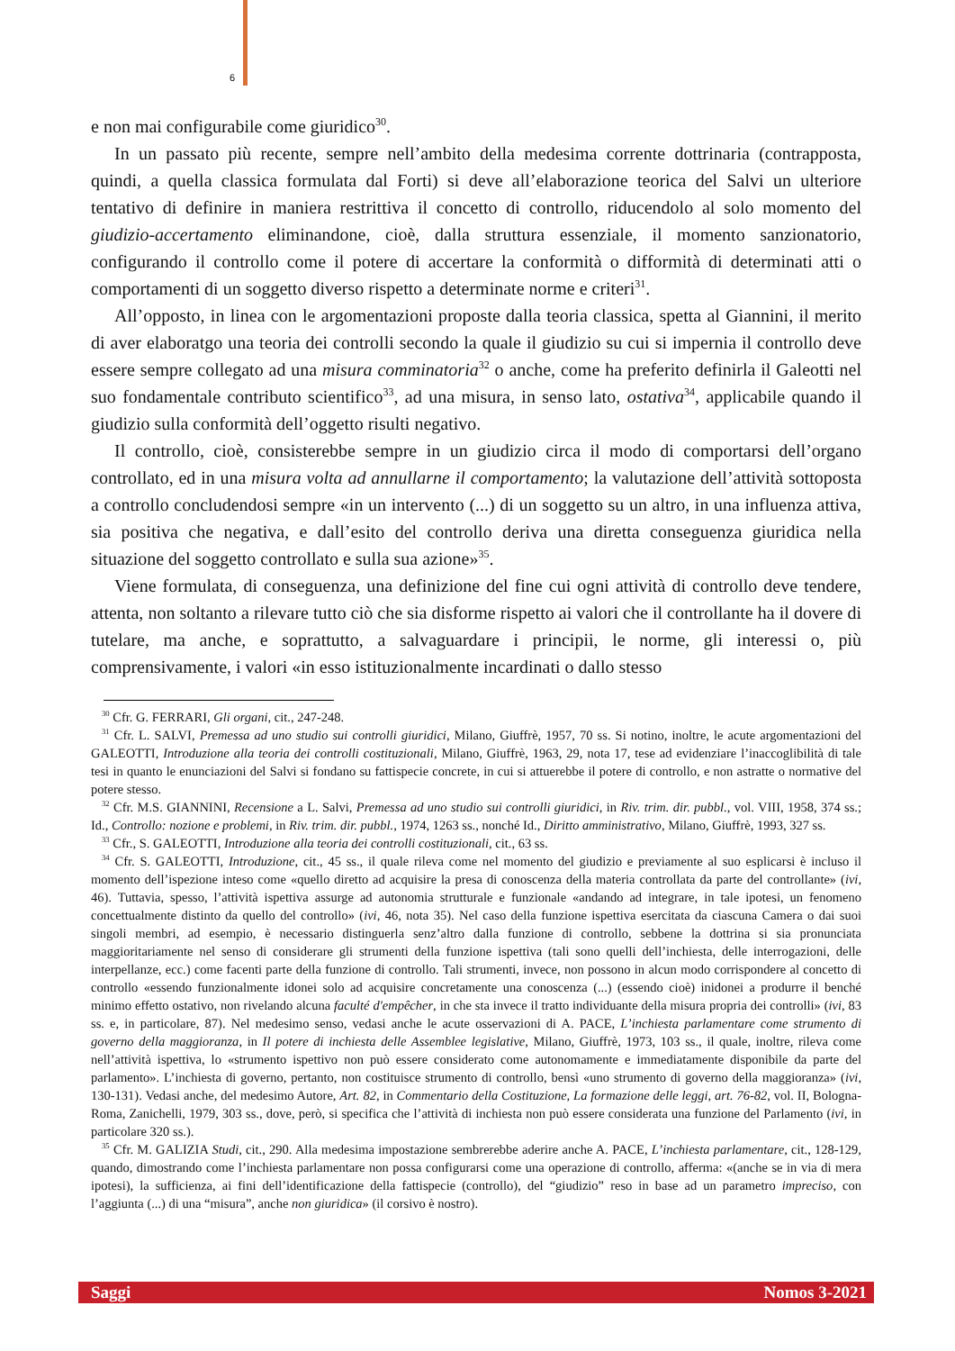6
e non mai configurabile come giuridico<sup>30</sup>.
In un passato più recente, sempre nell’ambito della medesima corrente dottrinaria (contrapposta, quindi, a quella classica formulata dal Forti) si deve all’elaborazione teorica del Salvi un ulteriore tentativo di definire in maniera restrittiva il concetto di controllo, riducendolo al solo momento del giudizio-accertamento eliminandone, cioè, dalla struttura essenziale, il momento sanzionatorio, configurando il controllo come il potere di accertare la conformità o difformità di determinati atti o comportamenti di un soggetto diverso rispetto a determinate norme e criteri<sup>31</sup>.
All’opposto, in linea con le argomentazioni proposte dalla teoria classica, spetta al Giannini, il merito di aver elaboratgo una teoria dei controlli secondo la quale il giudizio su cui si impernia il controllo deve essere sempre collegato ad una misura comminatoria<sup>32</sup> o anche, come ha preferito definirla il Galeotti nel suo fondamentale contributo scientifico<sup>33</sup>, ad una misura, in senso lato, ostativa<sup>34</sup>, applicabile quando il giudizio sulla conformità dell’oggetto risulti negativo.
Il controllo, cioè, consisterebbe sempre in un giudizio circa il modo di comportarsi dell’organo controllato, ed in una misura volta ad annullarne il comportamento; la valutazione dell’attività sottoposta a controllo concludendosi sempre «in un intervento (...) di un soggetto su un altro, in una influenza attiva, sia positiva che negativa, e dall’esito del controllo deriva una diretta conseguenza giuridica nella situazione del soggetto controllato e sulla sua azione»<sup>35</sup>.
Viene formulata, di conseguenza, una definizione del fine cui ogni attività di controllo deve tendere, attenta, non soltanto a rilevare tutto ciò che sia disforme rispetto ai valori che il controllante ha il dovere di tutelare, ma anche, e soprattutto, a salvaguardare i principii, le norme, gli interessi o, più comprensivamente, i valori «in esso istituzionalmente incardinati o dallo stesso
<sup>30</sup> Cfr. G. FERRARI, Gli organi, cit., 247-248.
<sup>31</sup> Cfr. L. SALVI, Premessa ad uno studio sui controlli giuridici, Milano, Giuffrè, 1957, 70 ss. Si notino, inoltre, le acute argomentazioni del GALEOTTI, Introduzione alla teoria dei controlli costituzionali, Milano, Giuffrè, 1963, 29, nota 17, tese ad evidenziare l’inaccoglibilità di tale tesi in quanto le enunciazioni del Salvi si fondano su fattispecie concrete, in cui si attuerebbe il potere di controllo, e non astratte o normative del potere stesso.
<sup>32</sup> Cfr. M.S. GIANNINI, Recensione a L. Salvi, Premessa ad uno studio sui controlli giuridici, in Riv. trim. dir. pubbl., vol. VIII, 1958, 374 ss.; Id., Controllo: nozione e problemi, in Riv. trim. dir. pubbl., 1974, 1263 ss., nonché Id., Diritto amministrativo, Milano, Giuffrè, 1993, 327 ss.
<sup>33</sup> Cfr., S. GALEOTTI, Introduzione alla teoria dei controlli costituzionali, cit., 63 ss.
<sup>34</sup> Cfr. S. GALEOTTI, Introduzione, cit., 45 ss., il quale rileva come nel momento del giudizio e previamente al suo esplicarsi è incluso il momento dell’ispezione inteso come «quello diretto ad acquisire la presa di conoscenza della materia controllata da parte del controllante» (ivi, 46). Tuttavia, spesso, l’attività ispettiva assurge ad autonomia strutturale e funzionale «andando ad integrare, in tale ipotesi, un fenomeno concettualmente distinto da quello del controllo» (ivi, 46, nota 35). Nel caso della funzione ispettiva esercitata da ciascuna Camera o dai suoi singoli membri, ad esempio, è necessario distinguerla senz’altro dalla funzione di controllo, sebbene la dottrina si sia pronunciata maggioritariamente nel senso di considerare gli strumenti della funzione ispettiva (tali sono quelli dell’inchiesta, delle interrogazioni, delle interpellanze, ecc.) come facenti parte della funzione di controllo. Tali strumenti, invece, non possono in alcun modo corrispondere al concetto di controllo «essendo funzionalmente idonei solo ad acquisire concretamente una conoscenza (...) (essendo cioè) inidonei a produrre il benché minimo effetto ostativo, non rivelando alcuna faculté d'empêcher, in che sta invece il tratto individuante della misura propria dei controlli» (ivi, 83 ss. e, in particolare, 87). Nel medesimo senso, vedasi anche le acute osservazioni di A. PACE, L’inchiesta parlamentare come strumento di governo della maggioranza, in Il potere di inchiesta delle Assemblee legislative, Milano, Giuffrè, 1973, 103 ss., il quale, inoltre, rileva come nell’attività ispettiva, lo «strumento ispettivo non può essere considerato come autonomamente e immediatamente disponibile da parte del parlamento». L’inchiesta di governo, pertanto, non costituisce strumento di controllo, bensì «uno strumento di governo della maggioranza» (ivi, 130-131). Vedasi anche, del medesimo Autore, Art. 82, in Commentario della Costituzione, La formazione delle leggi, art. 76-82, vol. II, Bologna-Roma, Zanichelli, 1979, 303 ss., dove, però, si specifica che l’attività di inchiesta non può essere considerata una funzione del Parlamento (ivi, in particolare 320 ss.).
<sup>35</sup> Cfr. M. GALIZIA Studi, cit., 290. Alla medesima impostazione sembrerebbe aderire anche A. PACE, L’inchiesta parlamentare, cit., 128-129, quando, dimostrando come l’inchiesta parlamentare non possa configurarsi come una operazione di controllo, afferma: «(anche se in via di mera ipotesi), la sufficienza, ai fini dell’identificazione della fattispecie (controllo), del “giudizio” reso in base ad un parametro impreciso, con l’aggiunta (...) di una “misura”, anche non giuridica» (il corsivo è nostro).
Saggi Nomos 3-2021